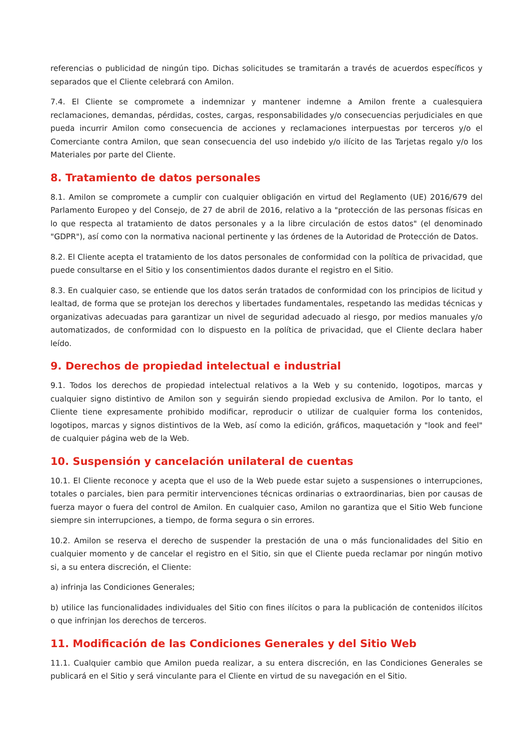referencias o publicidad de ningún tipo. Dichas solicitudes se tramitarán a través de acuerdos específicos y separados que el Cliente celebrará con Amilon.
7.4. El Cliente se compromete a indemnizar y mantener indemne a Amilon frente a cualesquiera reclamaciones, demandas, pérdidas, costes, cargas, responsabilidades y/o consecuencias perjudiciales en que pueda incurrir Amilon como consecuencia de acciones y reclamaciones interpuestas por terceros y/o el Comerciante contra Amilon, que sean consecuencia del uso indebido y/o ilícito de las Tarjetas regalo y/o los Materiales por parte del Cliente.
8. Tratamiento de datos personales
8.1. Amilon se compromete a cumplir con cualquier obligación en virtud del Reglamento (UE) 2016/679 del Parlamento Europeo y del Consejo, de 27 de abril de 2016, relativo a la "protección de las personas físicas en lo que respecta al tratamiento de datos personales y a la libre circulación de estos datos" (el denominado "GDPR"), así como con la normativa nacional pertinente y las órdenes de la Autoridad de Protección de Datos.
8.2. El Cliente acepta el tratamiento de los datos personales de conformidad con la política de privacidad, que puede consultarse en el Sitio y los consentimientos dados durante el registro en el Sitio.
8.3. En cualquier caso, se entiende que los datos serán tratados de conformidad con los principios de licitud y lealtad, de forma que se protejan los derechos y libertades fundamentales, respetando las medidas técnicas y organizativas adecuadas para garantizar un nivel de seguridad adecuado al riesgo, por medios manuales y/o automatizados, de conformidad con lo dispuesto en la política de privacidad, que el Cliente declara haber leído.
9. Derechos de propiedad intelectual e industrial
9.1. Todos los derechos de propiedad intelectual relativos a la Web y su contenido, logotipos, marcas y cualquier signo distintivo de Amilon son y seguirán siendo propiedad exclusiva de Amilon. Por lo tanto, el Cliente tiene expresamente prohibido modificar, reproducir o utilizar de cualquier forma los contenidos, logotipos, marcas y signos distintivos de la Web, así como la edición, gráficos, maquetación y "look and feel" de cualquier página web de la Web.
10. Suspensión y cancelación unilateral de cuentas
10.1. El Cliente reconoce y acepta que el uso de la Web puede estar sujeto a suspensiones o interrupciones, totales o parciales, bien para permitir intervenciones técnicas ordinarias o extraordinarias, bien por causas de fuerza mayor o fuera del control de Amilon. En cualquier caso, Amilon no garantiza que el Sitio Web funcione siempre sin interrupciones, a tiempo, de forma segura o sin errores.
10.2. Amilon se reserva el derecho de suspender la prestación de una o más funcionalidades del Sitio en cualquier momento y de cancelar el registro en el Sitio, sin que el Cliente pueda reclamar por ningún motivo si, a su entera discreción, el Cliente:
a) infrinja las Condiciones Generales;
b) utilice las funcionalidades individuales del Sitio con fines ilícitos o para la publicación de contenidos ilícitos o que infrinjan los derechos de terceros.
11. Modificación de las Condiciones Generales y del Sitio Web
11.1. Cualquier cambio que Amilon pueda realizar, a su entera discreción, en las Condiciones Generales se publicará en el Sitio y será vinculante para el Cliente en virtud de su navegación en el Sitio.